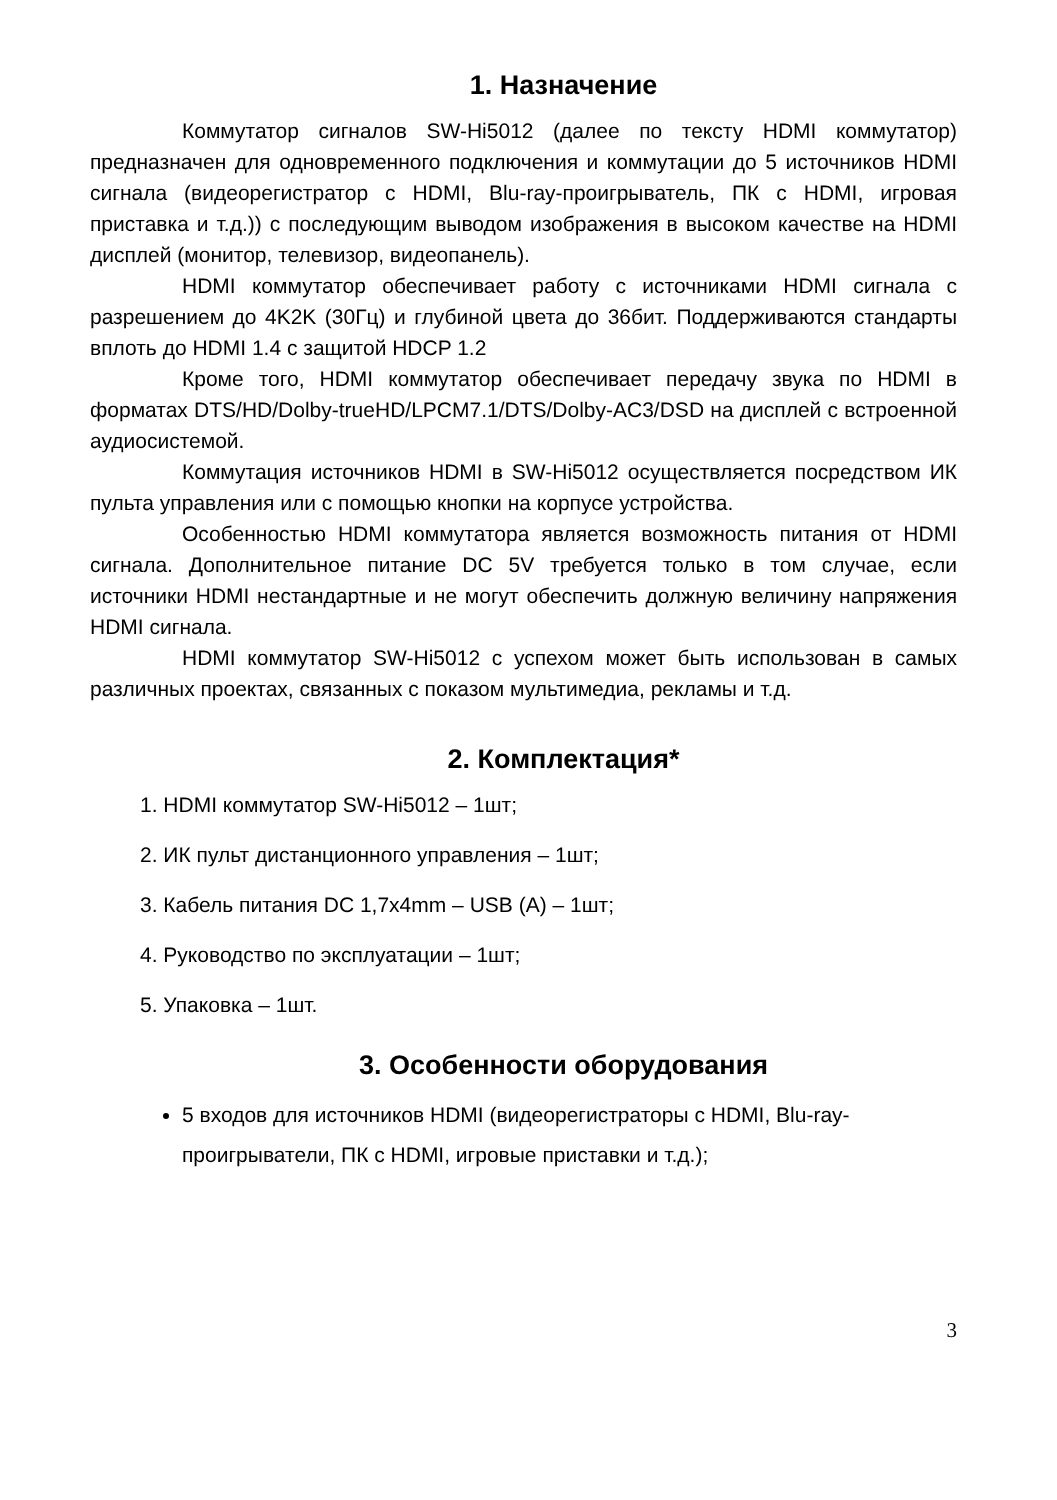1. Назначение
Коммутатор сигналов SW-Hi5012 (далее по тексту HDMI коммутатор) предназначен для одновременного подключения и коммутации до 5 источников HDMI сигнала (видеорегистратор с HDMI, Blu-ray-проигрыватель, ПК с HDMI, игровая приставка и т.д.)) с последующим выводом изображения в высоком качестве на HDMI дисплей (монитор, телевизор, видеопанель).
HDMI коммутатор обеспечивает работу с источниками HDMI сигнала с разрешением до 4K2K (30Гц) и глубиной цвета до 36бит. Поддерживаются стандарты вплоть до HDMI 1.4 с защитой HDCP 1.2
Кроме того, HDMI коммутатор обеспечивает передачу звука по HDMI в форматах DTS/HD/Dolby-trueHD/LPCM7.1/DTS/Dolby-AC3/DSD на дисплей с встроенной аудиосистемой.
Коммутация источников HDMI в SW-Hi5012 осуществляется посредством ИК пульта управления или с помощью кнопки на корпусе устройства.
Особенностью HDMI коммутатора является возможность питания от HDMI сигнала. Дополнительное питание DC 5V требуется только в том случае, если источники HDMI нестандартные и не могут обеспечить должную величину напряжения HDMI сигнала.
HDMI коммутатор SW-Hi5012 с успехом может быть использован в самых различных проектах, связанных с показом мультимедиа, рекламы и т.д.
2. Комплектация*
1. HDMI коммутатор SW-Hi5012 – 1шт;
2. ИК пульт дистанционного управления – 1шт;
3. Кабель питания DC 1,7x4mm – USB (A) – 1шт;
4. Руководство по эксплуатации – 1шт;
5. Упаковка – 1шт.
3. Особенности оборудования
5 входов для источников HDMI (видеорегистраторы с HDMI, Blu-ray-проигрыватели, ПК с HDMI, игровые приставки и т.д.);
3